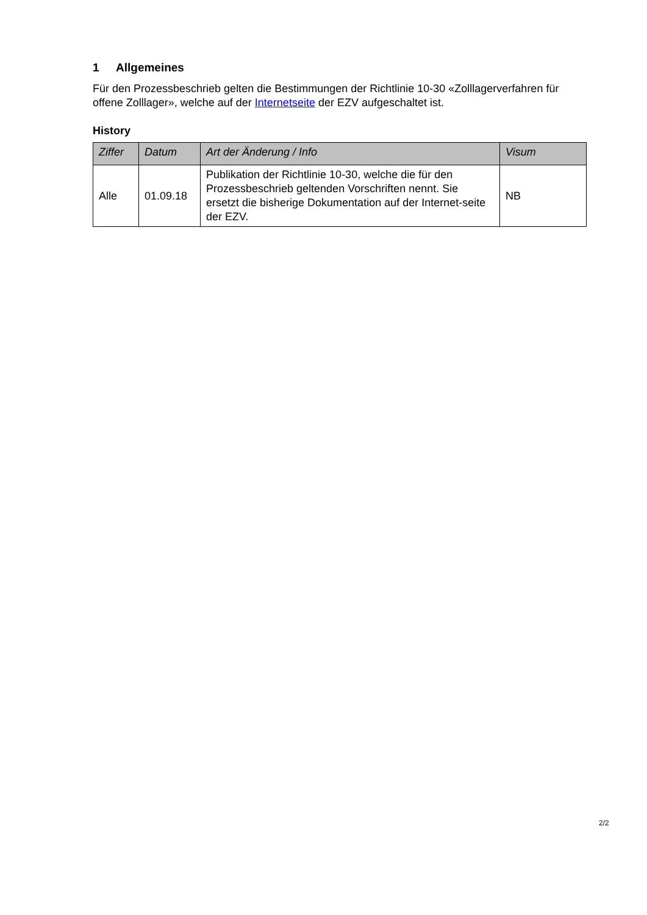1 Allgemeines
Für den Prozessbeschrieb gelten die Bestimmungen der Richtlinie 10-30 «Zolllagerverfahren für offene Zolllager», welche auf der Internetseite der EZV aufgeschaltet ist.
History
| Ziffer | Datum | Art der Änderung / Info | Visum |
| --- | --- | --- | --- |
| Alle | 01.09.18 | Publikation der Richtlinie 10-30, welche die für den Prozessbeschrieb geltenden Vorschriften nennt. Sie ersetzt die bisherige Dokumentation auf der Internet-seite der EZV. | NB |
2/2